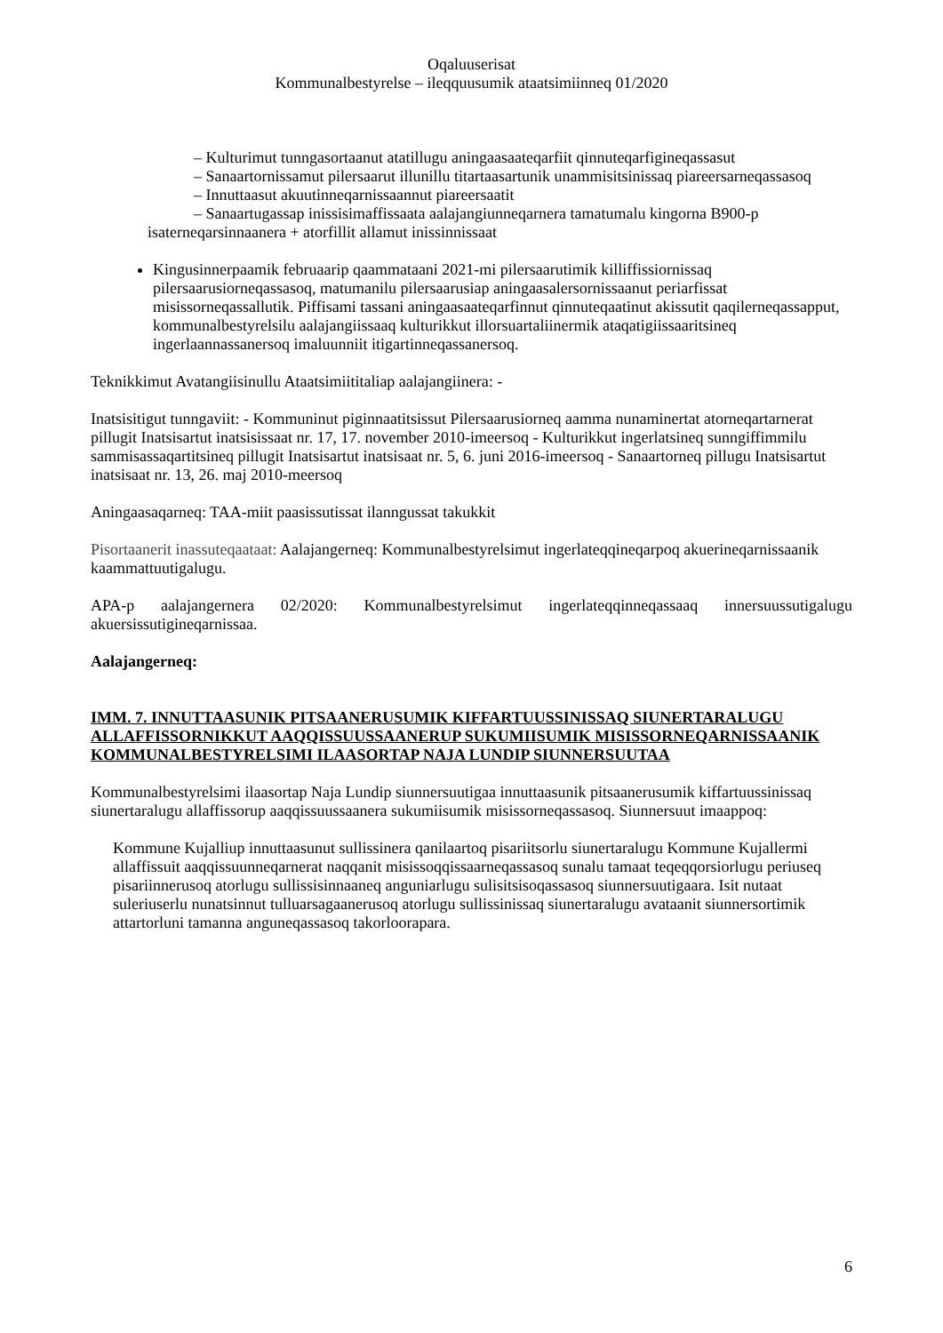Oqaluuserisat
Kommunalbestyrelse – ileqquusumik ataatsimiinneq 01/2020
– Kulturimut tunngasortaanut atatillugu aningaasaateqarfiit qinnuteqarfigineqassasut
– Sanaartornissamut pilersaarut illunillu titartaasartunik unammisitsinissaq piareersarneqassasoq
– Innuttaasut akuutinneqarnissaannut piareersaatit
– Sanaartugassap inissisimaffissaata aalajangiunneqarnera tamatumalu kingorna B900-p isaterneqarsinnaanera + atorfillit allamut inissinnissaat
Kingusinnerpaamik februaarip qaammataani 2021-mi pilersaarutimik killiffissiornissaq pilersaarusiorneqassasoq, matumanilu pilersaarusiap aningaasalersornissaanut periarfissat misissorneqassallutik. Piffisami tassani aningaasaateqarfinnut qinnuteqaatinut akissutit qaqilerneqassapput, kommunalbestyrelsilu aalajangiissaaq kulturikkut illorsuartaliinermik ataqatigiissaaritsineq ingerlaannassanersoq imaluunniit itigartinneqassanersoq.
Teknikkimut Avatangiisinullu Ataatsimiititaliap aalajangiinera: -
Inatsisitigut tunngaviit: - Kommuninut piginnaatitsissut Pilersaarusiorneq aamma nunaminertat atorneqartarnerat pillugit Inatsisartut inatsisissaat nr. 17, 17. november 2010-imeersoq - Kulturikkut ingerlatsineq sunngiffimmilu sammisassaqartitsineq pillugit Inatsisartut inatsisaat nr. 5, 6. juni 2016-imeersoq - Sanaartorneq pillugu Inatsisartut inatsisaat nr. 13, 26. maj 2010-meersoq
Aningaasaqarneq: TAA-miit paasissutissat ilanngussat takukkit
Pisortaanerit inassuteqaataat: Aalajangerneq: Kommunalbestyrelsimut ingerlateqqineqarpoq akuerineqarnissaanik kaammattuutigalugu.
APA-p aalajangernera 02/2020: Kommunalbestyrelsimut ingerlateqqinneqassaaq innersuussutigalugu akuersissutigineqarnissaa.
Aalajangerneq:
IMM. 7. INNUTTAASUNIK PITSAANERUSUMIK KIFFARTUUSSINISSAQ SIUNERTARALUGU ALLAFFISSORNIKKUT AAQQISSUUSSAANERUP SUKUMIISUMIK MISISSORNEQARNISSAANIK KOMMUNALBESTYRELSIMI ILAASORTAP NAJA LUNDIP SIUNNERSUUTAA
Kommunalbestyrelsimi ilaasortap Naja Lundip siunnersuutigaa innuttaasunik pitsaanerusumik kiffartuussinissaq siunertaralugu allaffissorup aaqqissuussaanera sukumiisumik misissorneqassasoq. Siunnersuut imaappoq:
Kommune Kujalliup innuttaasunut sullissinera qanilaartoq pisariitsorlu siunertaralugu Kommune Kujallermi allaffissuit aaqqissuunneqarnerat naqqanit misissoqqissaarneqassasoq sunalu tamaat teqeqqorsiorlugu periuseq pisariinnerusoq atorlugu sullissisinnaaneq anguniarlugu sulisitsisoqassasoq siunnersuutigaara. Isit nutaat suleriuserlu nunatsinnut tulluarsagaanerusoq atorlugu sullissinissaq siunertaralugu avataanit siunnersortimik attartorluni tamanna anguneqassasoq takorloorapara.
6